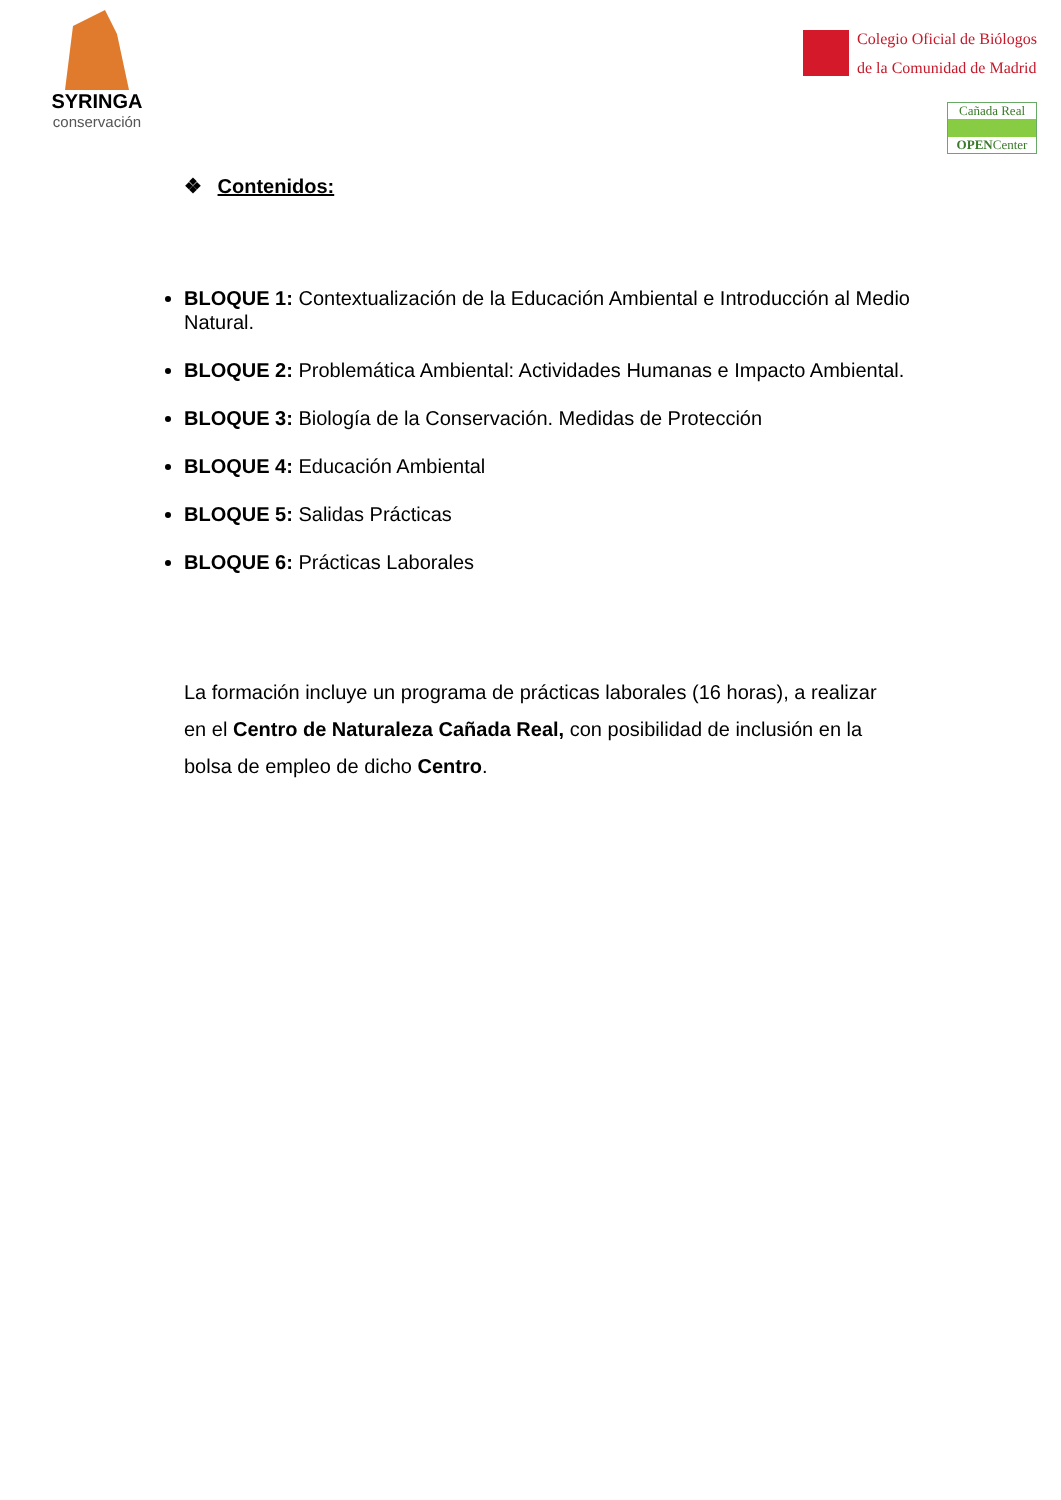SYRINGA
conservación
Colegio Oficial de Biólogos
de la Comunidad de Madrid
Cañada Real
OPENCenter
❖ Contenidos:
BLOQUE 1: Contextualización de la Educación Ambiental e Introducción al Medio Natural.
BLOQUE 2: Problemática Ambiental: Actividades Humanas e Impacto Ambiental.
BLOQUE 3: Biología de la Conservación. Medidas de Protección
BLOQUE 4: Educación Ambiental
BLOQUE 5: Salidas Prácticas
BLOQUE 6: Prácticas Laborales
La formación incluye un programa de prácticas laborales (16 horas), a realizar en el Centro de Naturaleza Cañada Real, con posibilidad de inclusión en la bolsa de empleo de dicho Centro.